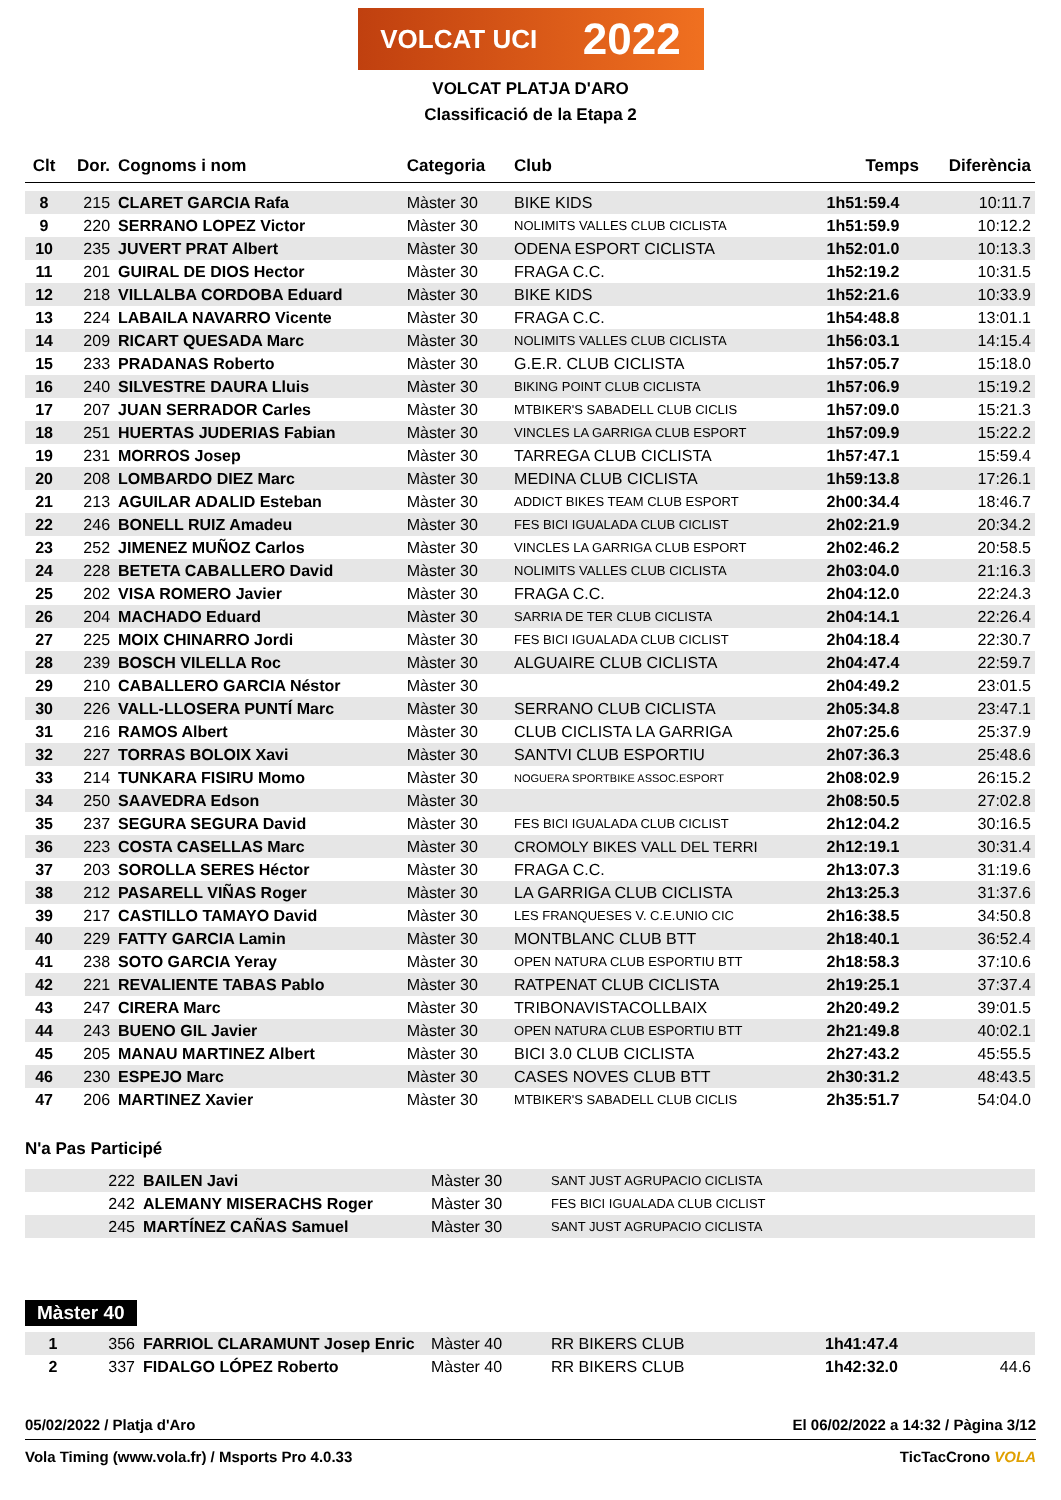VOLCAT UCI 2022
VOLCAT PLATJA D'ARO
Classificació de la Etapa 2
| Clt | Dor. | Cognoms i nom | Categoria | Club | Temps | Diferència |
| --- | --- | --- | --- | --- | --- | --- |
| 8 | 215 | CLARET GARCIA Rafa | Màster 30 | BIKE KIDS | 1h51:59.4 | 10:11.7 |
| 9 | 220 | SERRANO LOPEZ Victor | Màster 30 | NOLIMITS VALLES CLUB CICLISTA | 1h51:59.9 | 10:12.2 |
| 10 | 235 | JUVERT PRAT Albert | Màster 30 | ODENA ESPORT CICLISTA | 1h52:01.0 | 10:13.3 |
| 11 | 201 | GUIRAL DE DIOS Hector | Màster 30 | FRAGA C.C. | 1h52:19.2 | 10:31.5 |
| 12 | 218 | VILLALBA CORDOBA Eduard | Màster 30 | BIKE KIDS | 1h52:21.6 | 10:33.9 |
| 13 | 224 | LABAILA NAVARRO Vicente | Màster 30 | FRAGA C.C. | 1h54:48.8 | 13:01.1 |
| 14 | 209 | RICART QUESADA Marc | Màster 30 | NOLIMITS VALLES CLUB CICLISTA | 1h56:03.1 | 14:15.4 |
| 15 | 233 | PRADANAS Roberto | Màster 30 | G.E.R. CLUB CICLISTA | 1h57:05.7 | 15:18.0 |
| 16 | 240 | SILVESTRE DAURA Lluis | Màster 30 | BIKING POINT CLUB CICLISTA | 1h57:06.9 | 15:19.2 |
| 17 | 207 | JUAN SERRADOR Carles | Màster 30 | MTBIKER'S SABADELL CLUB CICLIS | 1h57:09.0 | 15:21.3 |
| 18 | 251 | HUERTAS JUDERIAS Fabian | Màster 30 | VINCLES LA GARRIGA CLUB ESPORT | 1h57:09.9 | 15:22.2 |
| 19 | 231 | MORROS Josep | Màster 30 | TARREGA CLUB CICLISTA | 1h57:47.1 | 15:59.4 |
| 20 | 208 | LOMBARDO DIEZ Marc | Màster 30 | MEDINA CLUB CICLISTA | 1h59:13.8 | 17:26.1 |
| 21 | 213 | AGUILAR ADALID Esteban | Màster 30 | ADDICT BIKES TEAM CLUB ESPORT | 2h00:34.4 | 18:46.7 |
| 22 | 246 | BONELL RUIZ Amadeu | Màster 30 | FES BICI IGUALADA CLUB CICLIST | 2h02:21.9 | 20:34.2 |
| 23 | 252 | JIMENEZ MUÑOZ Carlos | Màster 30 | VINCLES LA GARRIGA CLUB ESPORT | 2h02:46.2 | 20:58.5 |
| 24 | 228 | BETETA CABALLERO David | Màster 30 | NOLIMITS VALLES CLUB CICLISTA | 2h03:04.0 | 21:16.3 |
| 25 | 202 | VISA ROMERO Javier | Màster 30 | FRAGA C.C. | 2h04:12.0 | 22:24.3 |
| 26 | 204 | MACHADO Eduard | Màster 30 | SARRIA DE TER CLUB CICLISTA | 2h04:14.1 | 22:26.4 |
| 27 | 225 | MOIX CHINARRO Jordi | Màster 30 | FES BICI IGUALADA CLUB CICLIST | 2h04:18.4 | 22:30.7 |
| 28 | 239 | BOSCH VILELLA Roc | Màster 30 | ALGUAIRE CLUB CICLISTA | 2h04:47.4 | 22:59.7 |
| 29 | 210 | CABALLERO GARCIA Néstor | Màster 30 | | 2h04:49.2 | 23:01.5 |
| 30 | 226 | VALL-LLOSERA PUNTÍ Marc | Màster 30 | SERRANO CLUB CICLISTA | 2h05:34.8 | 23:47.1 |
| 31 | 216 | RAMOS Albert | Màster 30 | CLUB CICLISTA LA GARRIGA | 2h07:25.6 | 25:37.9 |
| 32 | 227 | TORRAS BOLOIX Xavi | Màster 30 | SANTVI CLUB ESPORTIU | 2h07:36.3 | 25:48.6 |
| 33 | 214 | TUNKARA FISIRU Momo | Màster 30 | NOGUERA SPORTBIKE ASSOC.ESPORT | 2h08:02.9 | 26:15.2 |
| 34 | 250 | SAAVEDRA Edson | Màster 30 | | 2h08:50.5 | 27:02.8 |
| 35 | 237 | SEGURA SEGURA David | Màster 30 | FES BICI IGUALADA CLUB CICLIST | 2h12:04.2 | 30:16.5 |
| 36 | 223 | COSTA CASELLAS Marc | Màster 30 | CROMOLY BIKES VALL DEL TERRI | 2h12:19.1 | 30:31.4 |
| 37 | 203 | SOROLLA SERES Héctor | Màster 30 | FRAGA C.C. | 2h13:07.3 | 31:19.6 |
| 38 | 212 | PASARELL VIÑAS Roger | Màster 30 | LA GARRIGA CLUB CICLISTA | 2h13:25.3 | 31:37.6 |
| 39 | 217 | CASTILLO TAMAYO David | Màster 30 | LES FRANQUESES V. C.E.UNIO CIC | 2h16:38.5 | 34:50.8 |
| 40 | 229 | FATTY GARCIA Lamin | Màster 30 | MONTBLANC CLUB BTT | 2h18:40.1 | 36:52.4 |
| 41 | 238 | SOTO GARCIA Yeray | Màster 30 | OPEN NATURA CLUB ESPORTIU BTT | 2h18:58.3 | 37:10.6 |
| 42 | 221 | REVALIENTE TABAS Pablo | Màster 30 | RATPENAT CLUB CICLISTA | 2h19:25.1 | 37:37.4 |
| 43 | 247 | CIRERA Marc | Màster 30 | TRIBONAVISTACOLLBAIX | 2h20:49.2 | 39:01.5 |
| 44 | 243 | BUENO GIL Javier | Màster 30 | OPEN NATURA CLUB ESPORTIU BTT | 2h21:49.8 | 40:02.1 |
| 45 | 205 | MANAU MARTINEZ Albert | Màster 30 | BICI 3.0 CLUB CICLISTA | 2h27:43.2 | 45:55.5 |
| 46 | 230 | ESPEJO Marc | Màster 30 | CASES NOVES CLUB BTT | 2h30:31.2 | 48:43.5 |
| 47 | 206 | MARTINEZ Xavier | Màster 30 | MTBIKER'S SABADELL CLUB CICLIS | 2h35:51.7 | 54:04.0 |
N'a Pas Participé
| | 222 | BAILEN Javi | Màster 30 | SANT JUST AGRUPACIO CICLISTA | | |
| | 242 | ALEMANY MISERACHS Roger | Màster 30 | FES BICI IGUALADA CLUB CICLIST | | |
| | 245 | MARTÍNEZ CAÑAS Samuel | Màster 30 | SANT JUST AGRUPACIO CICLISTA | | |
Màster 40
| 1 | 356 | FARRIOL CLARAMUNT Josep Enric | Màster 40 | RR BIKERS CLUB | 1h41:47.4 | |
| 2 | 337 | FIDALGO LÓPEZ Roberto | Màster 40 | RR BIKERS CLUB | 1h42:32.0 | 44.6 |
05/02/2022 / Platja d'Aro El 06/02/2022 a 14:32 / Pàgina 3/12
Vola Timing (www.vola.fr) / Msports Pro 4.0.33 TicTacCrono VOLA